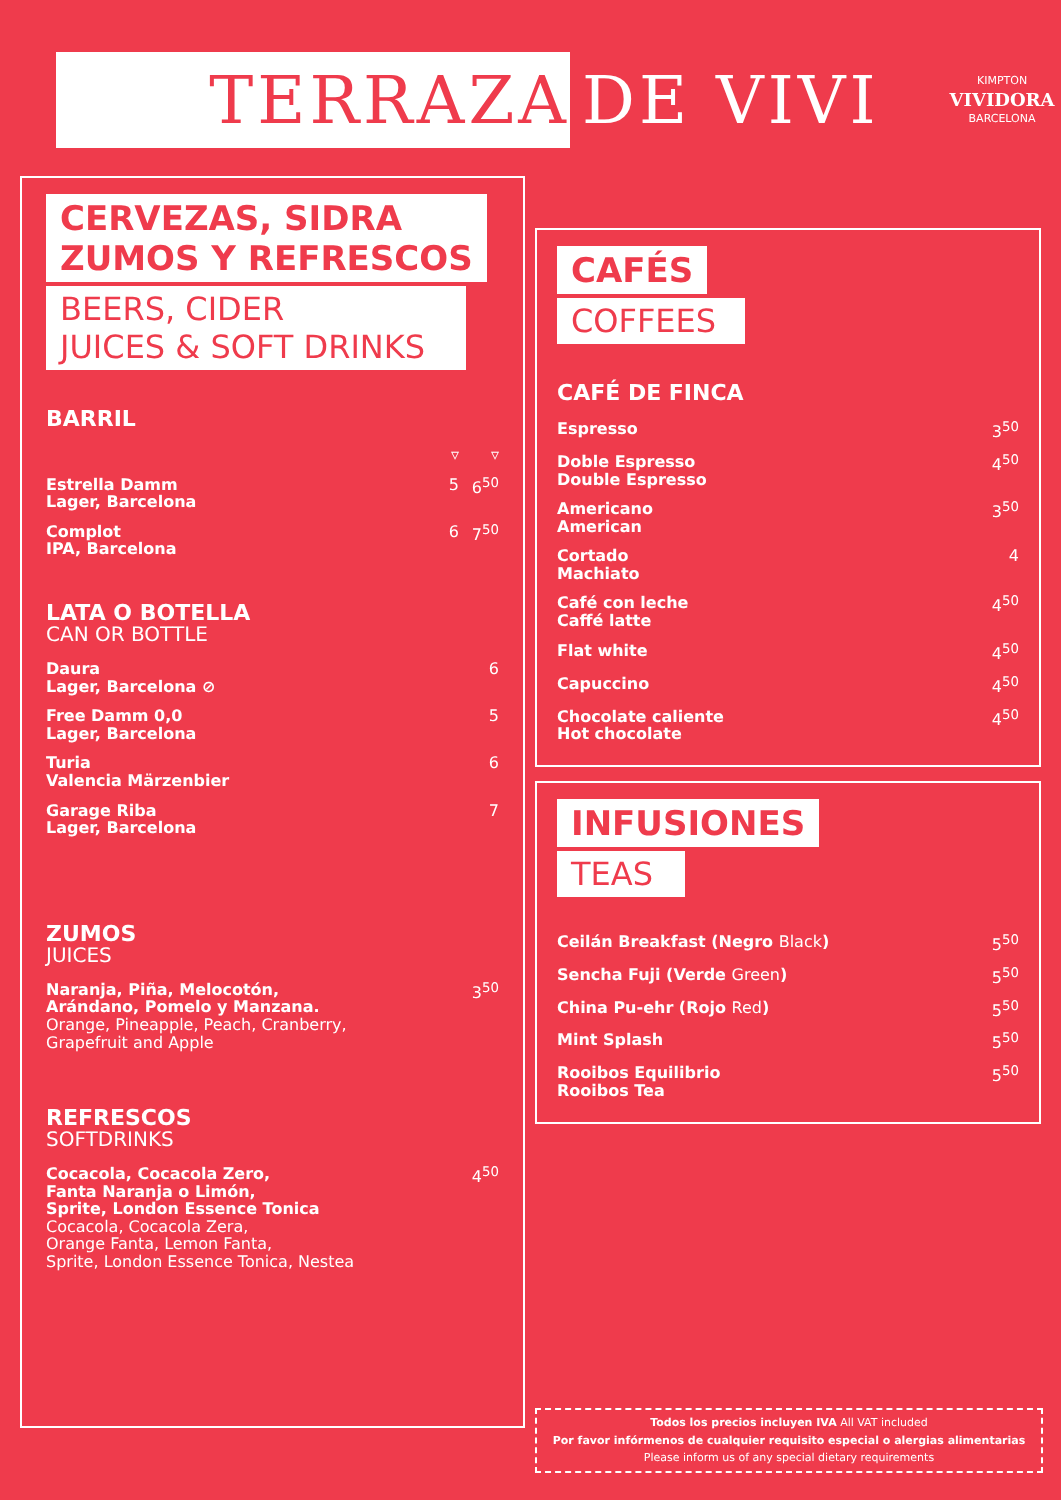TERRAZA
DE VIVI
KIMPTON
VIVIDORA
BARCELONA
CERVEZAS, SIDRA
ZUMOS Y REFRESCOS
BEERS, CIDER
JUICES & SOFT DRINKS
BARRIL
| | ▿ | ▿ |
| Estrella Damm Lager, Barcelona | 5 | 6<sup>50</sup> |
| Complot IPA, Barcelona | 6 | 7<sup>50</sup> |
LATA O BOTELLA
CAN OR BOTTLE
| Daura Lager, Barcelona ⊘ | 6 |
| Free Damm 0,0 Lager, Barcelona | 5 |
| Turia Valencia Märzenbier | 6 |
| Garage Riba Lager, Barcelona | 7 |
ZUMOS
JUICES
| Naranja, Piña, Melocotón, Arándano, Pomelo y Manzana. Orange, Pineapple, Peach, Cranberry, Grapefruit and Apple | 3<sup>50</sup> |
REFRESCOS
SOFTDRINKS
| Cocacola, Cocacola Zero, Fanta Naranja o Limón, Sprite, London Essence Tonica Cocacola, Cocacola Zera, Orange Fanta, Lemon Fanta, Sprite, London Essence Tonica, Nestea | 4<sup>50</sup> |
CAFÉS
COFFEES
CAFÉ DE FINCA
| Espresso | 3<sup>50</sup> |
| Doble Espresso Double Espresso | 4<sup>50</sup> |
| Americano American | 3<sup>50</sup> |
| Cortado Machiato | 4 |
| Café con leche Caffé latte | 4<sup>50</sup> |
| Flat white | 4<sup>50</sup> |
| Capuccino | 4<sup>50</sup> |
| Chocolate caliente Hot chocolate | 4<sup>50</sup> |
INFUSIONES
TEAS
| Ceilán Breakfast (Negro Black ) | 5<sup>50</sup> |
| Sencha Fuji (Verde Green ) | 5<sup>50</sup> |
| China Pu-ehr (Rojo Red ) | 5<sup>50</sup> |
| Mint Splash | 5<sup>50</sup> |
| Rooibos Equilibrio Rooibos Tea | 5<sup>50</sup> |
Todos los precios incluyen IVA All VAT included
Por favor infórmenos de cualquier requisito especial o alergias alimentarias
Please inform us of any special dietary requirements